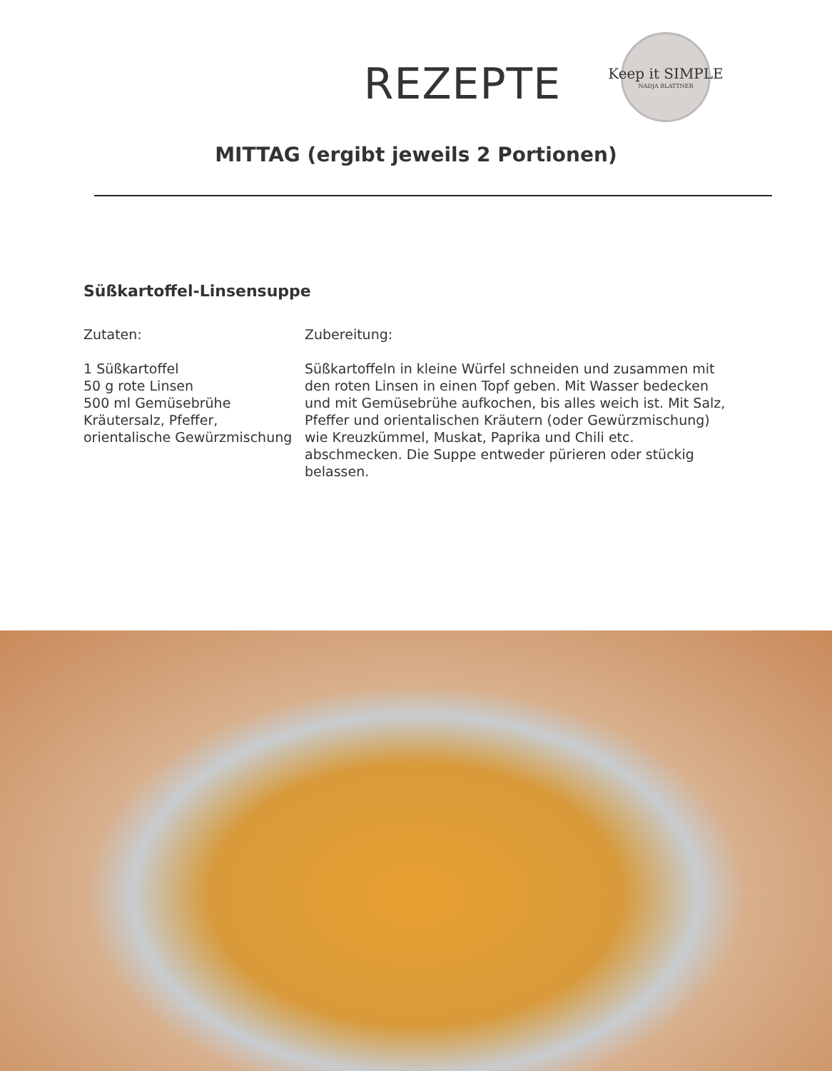REZEPTE
Keep it SIMPLE
NADJA BLATTNER
MITTAG (ergibt jeweils 2 Portionen)
Süßkartoffel-Linsensuppe
Zutaten:
1 Süßkartoffel
50 g rote Linsen
500 ml Gemüsebrühe
Kräutersalz, Pfeffer,
orientalische Gewürzmischung
Zubereitung:
Süßkartoffeln in kleine Würfel schneiden und zusammen mit den roten Linsen in einen Topf geben. Mit Wasser bedecken und mit Gemüsebrühe aufkochen, bis alles weich ist. Mit Salz, Pfeffer und orientalischen Kräutern (oder Gewürzmischung) wie Kreuzkümmel, Muskat, Paprika und Chili etc. abschmecken. Die Suppe entweder pürieren oder stückig belassen.